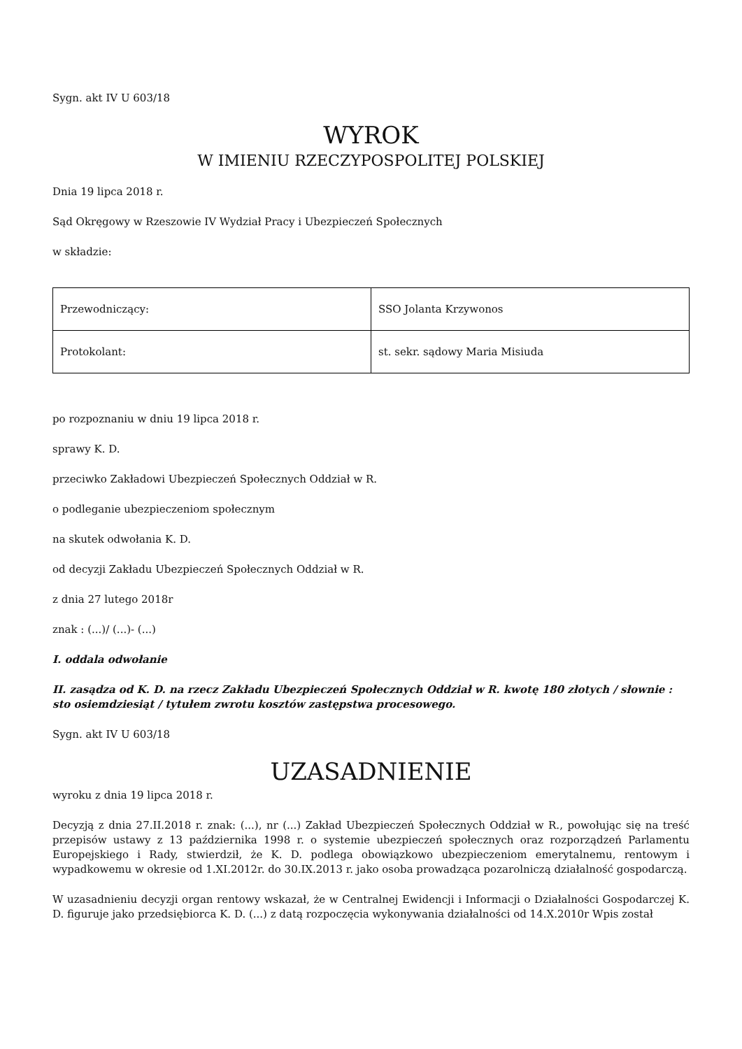Sygn. akt IV U 603/18
WYROK
W IMIENIU RZECZYPOSPOLITEJ POLSKIEJ
Dnia 19 lipca 2018 r.
Sąd Okręgowy w Rzeszowie IV Wydział Pracy i Ubezpieczeń Społecznych
w składzie:
| Przewodniczący: | SSO Jolanta Krzywonos |
| Protokolant: | st. sekr. sądowy Maria Misiuda |
po rozpoznaniu w dniu 19 lipca 2018 r.
sprawy K. D.
przeciwko Zakładowi Ubezpieczeń Społecznych Oddział w R.
o podleganie ubezpieczeniom społecznym
na skutek odwołania K. D.
od decyzji Zakładu Ubezpieczeń Społecznych Oddział w R.
z dnia 27 lutego 2018r
znak : (...)/ (...)- (...)
I. oddala odwołanie
II. zasądza od K. D. na rzecz Zakładu Ubezpieczeń Społecznych Oddział w R. kwotę 180 złotych / słownie : sto osiemdziesiąt / tytułem zwrotu kosztów zastępstwa procesowego.
Sygn. akt IV U 603/18
UZASADNIENIE
wyroku z dnia 19 lipca 2018 r.
Decyzją z dnia 27.II.2018 r. znak: (...), nr (...) Zakład Ubezpieczeń Społecznych Oddział w R., powołując się na treść przepisów ustawy z 13 października 1998 r. o systemie ubezpieczeń społecznych oraz rozporządzeń Parlamentu Europejskiego i Rady, stwierdził, że K. D. podlega obowiązkowo ubezpieczeniom emerytalnemu, rentowym i wypadkowemu w okresie od 1.XI.2012r. do 30.IX.2013 r. jako osoba prowadząca pozarolniczą działalność gospodarczą.
W uzasadnieniu decyzji organ rentowy wskazał, że w Centralnej Ewidencji i Informacji o Działalności Gospodarczej K. D. figuruje jako przedsiębiorca K. D. (...) z datą rozpoczęcia wykonywania działalności od 14.X.2010r Wpis został